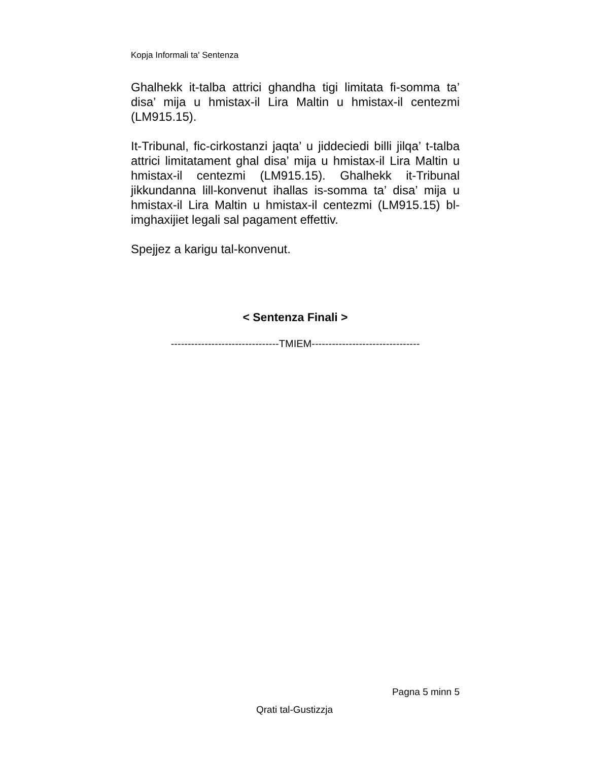Kopja Informali ta' Sentenza
Ghalhekk it-talba attrici ghandha tigi limitata fi-somma ta’ disa’ mija u hmistax-il Lira Maltin u hmistax-il centezmi (LM915.15).
It-Tribunal, fic-cirkostanzi jaqta’ u jiddeciedi billi jilqa’ t-talba attrici limitatament ghal disa’ mija u hmistax-il Lira Maltin u hmistax-il centezmi (LM915.15). Ghalhekk it-Tribunal jikkundanna lill-konvenut ihallas is-somma ta’ disa’ mija u hmistax-il Lira Maltin u hmistax-il centezmi (LM915.15) bl-imghaxijiet legali sal pagament effettiv.
Spejjez a karigu tal-konvenut.
< Sentenza Finali >
--------------------------------TMIEM--------------------------------
Pagna 5 minn 5
Qrati tal-Gustizzja